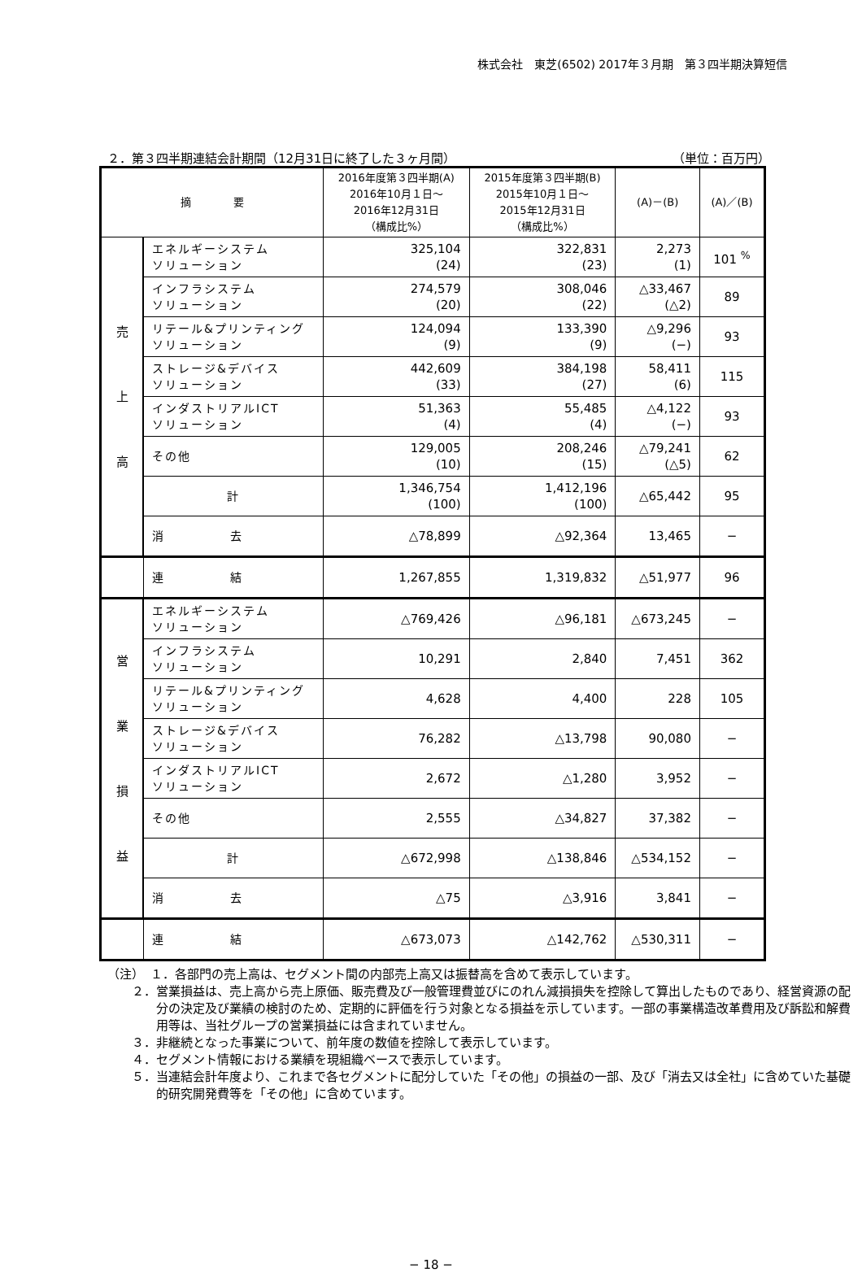株式会社　東芝(6502) 2017年３月期　第３四半期決算短信
２．第３四半期連結会計期間（12月31日に終了した３ヶ月間） （単位：百万円）
| 摘 要 | | 2016年度第３四半期(A) 2016年10月１日～ 2016年12月31日 （構成比%） | 2015年度第３四半期(B) 2015年10月１日～ 2015年12月31日 （構成比%） | (A)－(B) | (A)／(B) |
| --- | --- | --- | --- | --- | --- |
| 売 上 高 | エネルギーシステム ソリューション | 325,104 (24) | 322,831 (23) | 2,273 (1) | 101 <sup>%</sup> |
| | インフラシステム ソリューション | 274,579 (20) | 308,046 (22) | △33,467 (△2) | 89 |
| | リテール&プリンティング ソリューション | 124,094 (9) | 133,390 (9) | △9,296 (−) | 93 |
| | ストレージ&デバイス ソリューション | 442,609 (33) | 384,198 (27) | 58,411 (6) | 115 |
| | インダストリアルICT ソリューション | 51,363 (4) | 55,485 (4) | △4,122 (−) | 93 |
| | その他 | 129,005 (10) | 208,246 (15) | △79,241 (△5) | 62 |
| | 計 | 1,346,754 (100) | 1,412,196 (100) | △65,442 | 95 |
| | 消 去 | △78,899 | △92,364 | 13,465 | − |
| | 連 結 | 1,267,855 | 1,319,832 | △51,977 | 96 |
| 営 業 損 益 | エネルギーシステム ソリューション | △769,426 | △96,181 | △673,245 | − |
| | インフラシステム ソリューション | 10,291 | 2,840 | 7,451 | 362 |
| | リテール&プリンティング ソリューション | 4,628 | 4,400 | 228 | 105 |
| | ストレージ&デバイス ソリューション | 76,282 | △13,798 | 90,080 | − |
| | インダストリアルICT ソリューション | 2,672 | △1,280 | 3,952 | − |
| | その他 | 2,555 | △34,827 | 37,382 | − |
| | 計 | △672,998 | △138,846 | △534,152 | − |
| | 消 去 | △75 | △3,916 | 3,841 | − |
| | 連 結 | △673,073 | △142,762 | △530,311 | − |
（注）　１．各部門の売上高は、セグメント間の内部売上高又は振替高を含めて表示しています。
２．営業損益は、売上高から売上原価、販売費及び一般管理費並びにのれん減損損失を控除して算出したものであり、経営資源の配分の決定及び業績の検討のため、定期的に評価を行う対象となる損益を示しています。一部の事業構造改革費用及び訴訟和解費用等は、当社グループの営業損益には含まれていません。
３．非継続となった事業について、前年度の数値を控除して表示しています。
４．セグメント情報における業績を現組織ベースで表示しています。
５．当連結会計年度より、これまで各セグメントに配分していた「その他」の損益の一部、及び「消去又は全社」に含めていた基礎的研究開発費等を「その他」に含めています。
− 18 −